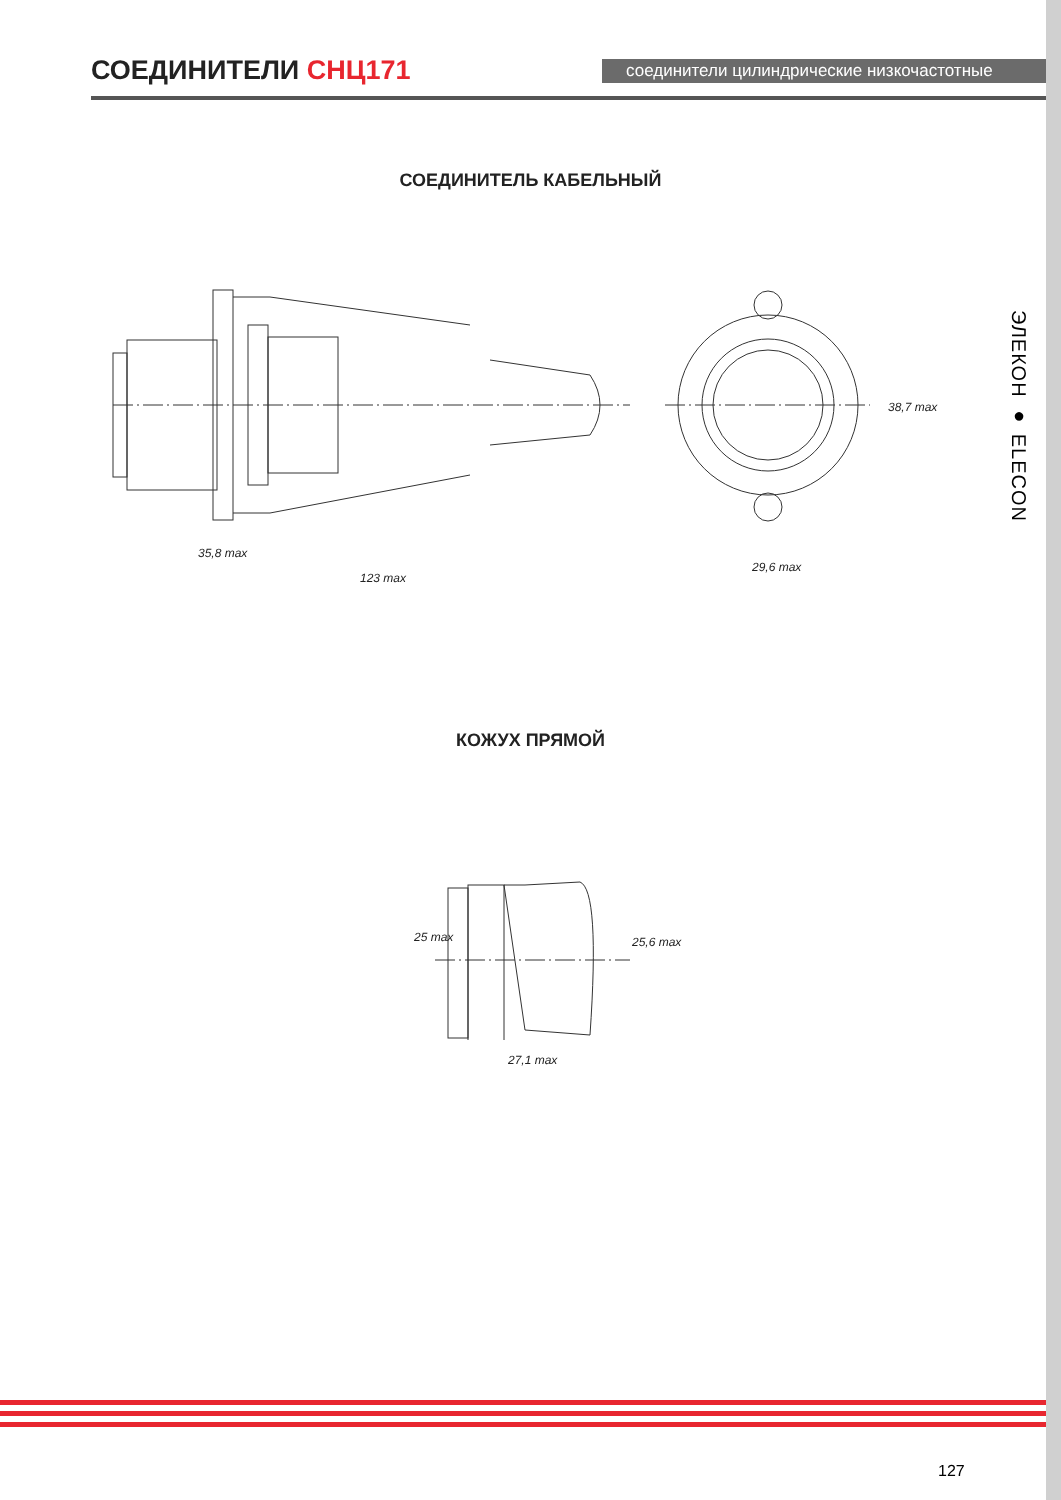СОЕДИНИТЕЛИ СНЦ171
соединители цилиндрические низкочастотные
СОЕДИНИТЕЛЬ КАБЕЛЬНЫЙ
35,8 max
123 max
29,6 max
38,7 max
ЭЛЕКОН ● ELECON
КОЖУХ ПРЯМОЙ
25 max 25,6 max
27,1 max
127